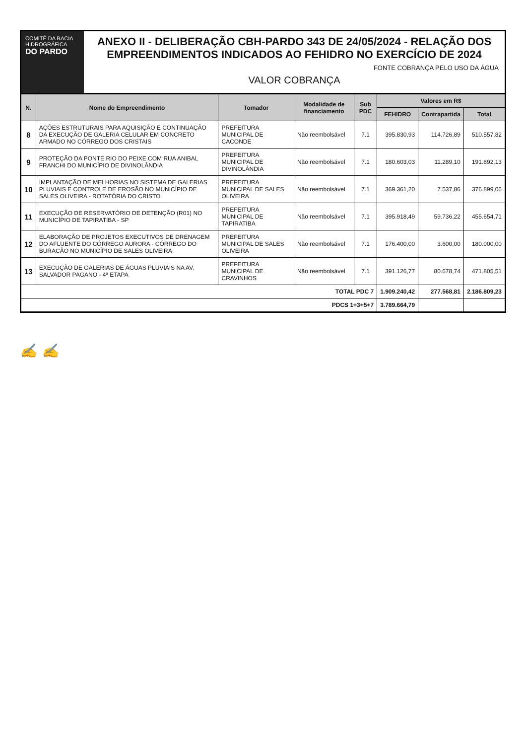COMITÊ DA BACIA HIDROGRÁFICA
DO PARDO
ANEXO II - DELIBERAÇÃO CBH-PARDO 343 DE 24/05/2024 - RELAÇÃO DOS EMPREENDIMENTOS INDICADOS AO FEHIDRO NO EXERCÍCIO DE 2024
FONTE COBRANÇA PELO USO DA ÁGUA
VALOR COBRANÇA
| N. | Nome do Empreendimento | Tomador | Modalidade de financiamento | Sub PDC | Valores em R$ | | |
| --- | --- | --- | --- | --- | --- | --- | --- |
| | | | | | FEHIDRO | Contrapartida | Total |
| 8 | AÇÕES ESTRUTURAIS PARA AQUISIÇÃO E CONTINUAÇÃO DA EXECUÇÃO DE GALERIA CELULAR EM CONCRETO ARMADO NO CÓRREGO DOS CRISTAIS | PREFEITURA MUNICIPAL DE CACONDE | Não reembolsável | 7.1 | 395.830,93 | 114.726,89 | 510.557,82 |
| 9 | PROTEÇÃO DA PONTE RIO DO PEIXE COM RUA ANIBAL FRANCHI DO MUNICÍPIO DE DIVINOLÂNDIA | PREFEITURA MUNICIPAL DE DIVINOLÂNDIA | Não reembolsável | 7.1 | 180.603,03 | 11.289,10 | 191.892,13 |
| 10 | IMPLANTAÇÃO DE MELHORIAS NO SISTEMA DE GALERIAS PLUVIAIS E CONTROLE DE EROSÃO NO MUNICÍPIO DE SALES OLIVEIRA - ROTATÓRIA DO CRISTO | PREFEITURA MUNICIPAL DE SALES OLIVEIRA | Não reembolsável | 7.1 | 369.361,20 | 7.537,86 | 376.899,06 |
| 11 | EXECUÇÃO DE RESERVATÓRIO DE DETENÇÃO (R01) NO MUNICÍPIO DE TAPIRATIBA - SP | PREFEITURA MUNICIPAL DE TAPIRATIBA | Não reembolsável | 7.1 | 395.918,49 | 59.736,22 | 455.654,71 |
| 12 | ELABORAÇÃO DE PROJETOS EXECUTIVOS DE DRENAGEM DO AFLUENTE DO CÓRREGO AURORA - CÓRREGO DO BURACÃO NO MUNICÍPIO DE SALES OLIVEIRA | PREFEITURA MUNICIPAL DE SALES OLIVEIRA | Não reembolsável | 7.1 | 176.400,00 | 3.600,00 | 180.000,00 |
| 13 | EXECUÇÃO DE GALERIAS DE ÁGUAS PLUVIAIS NA AV. SALVADOR PAGANO - 4ª ETAPA | PREFEITURA MUNICIPAL DE CRAVINHOS | Não reembolsável | 7.1 | 391.126,77 | 80.678,74 | 471.805,51 |
| TOTAL PDC 7 | | | | | 1.909.240,42 | 277.568,81 | 2.186.809,23 |
| PDCS 1+3+5+7 | | | | | 3.789.664,79 | | |
✍ ✍